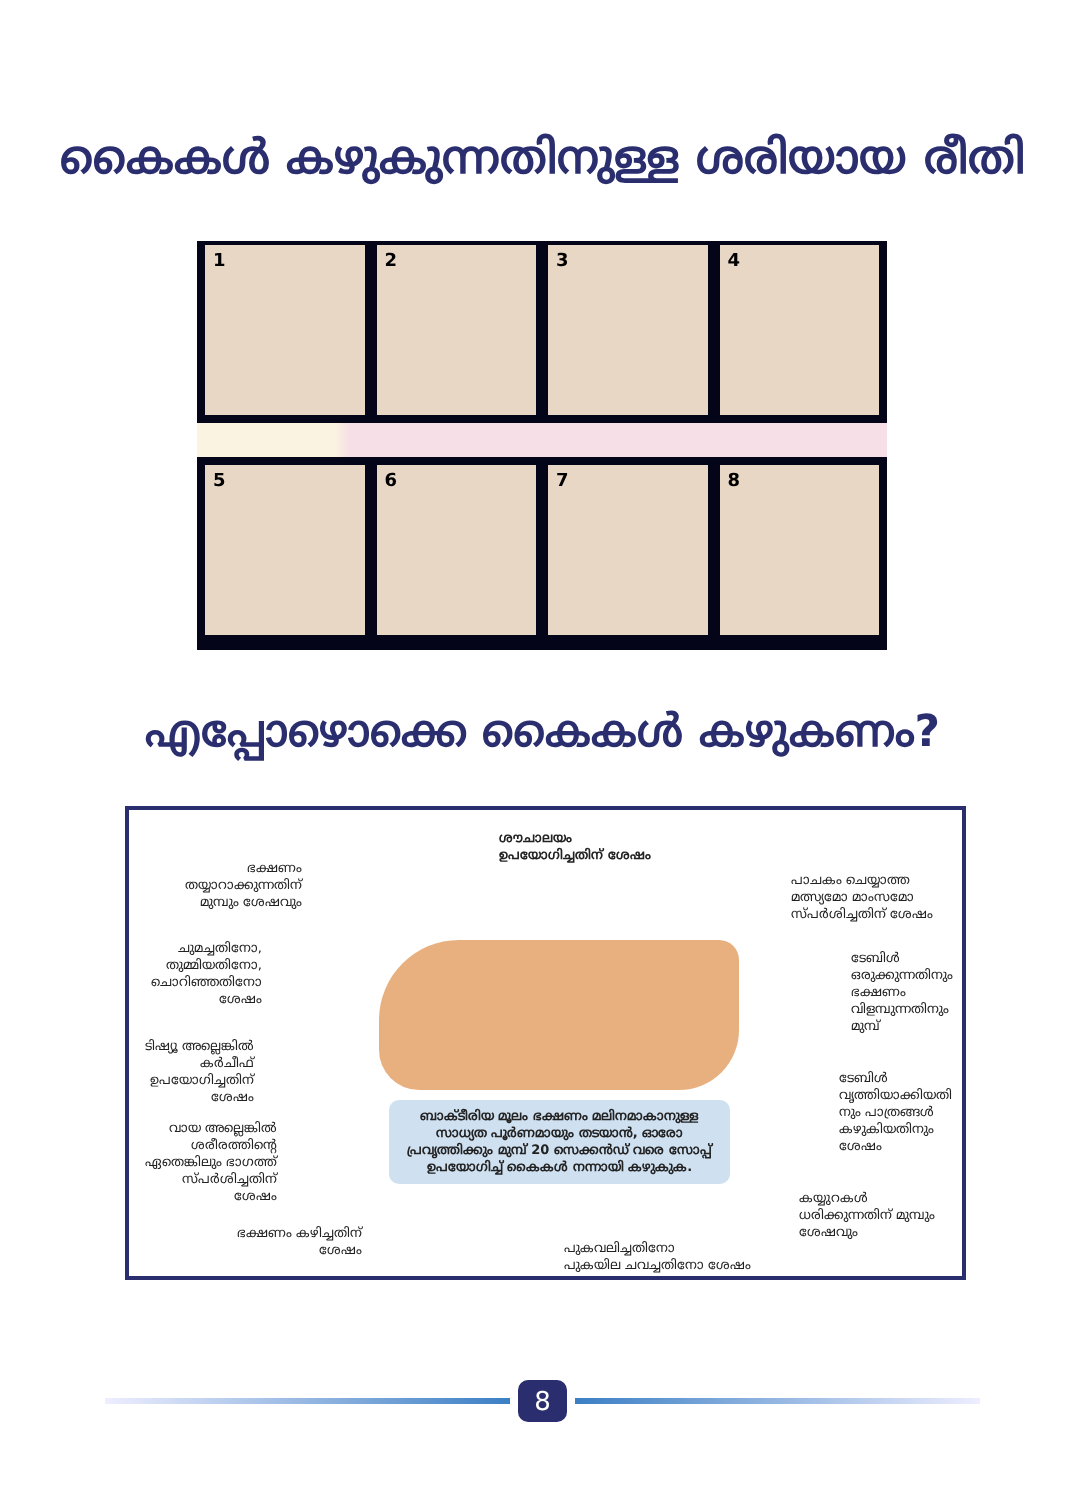കൈകൾ കഴുകുന്നതിനുള്ള ശരിയായ രീതി
1 2 3 4
5 6 7 8
എപ്പോഴൊക്കെ കൈകൾ കഴുകണം?
ശൗചാലയം
ഉപയോഗിച്ചതിന് ശേഷം
ഭക്ഷണം
തയ്യാറാക്കുന്നതിന്
മുമ്പും ശേഷവും
പാചകം ചെയ്യാത്ത
മത്സ്യമോ മാംസമോ
സ്പർശിച്ചതിന് ശേഷം
ചുമച്ചതിനോ,
തുമ്മിയതിനോ,
ചൊറിഞ്ഞതിനോ
ശേഷം
ടേബിൾ
ഒരുക്കുന്നതിനും
ഭക്ഷണം
വിളമ്പുന്നതിനും
മുമ്പ്
ടിഷ്യൂ അല്ലെങ്കിൽ
കർചീഫ്
ഉപയോഗിച്ചതിന്
ശേഷം
ടേബിൾ
വൃത്തിയാക്കിയതി
നും പാത്രങ്ങൾ
കഴുകിയതിനും
ശേഷം
ബാക്ടീരിയ മൂലം ഭക്ഷണം മലിനമാകാനുള്ള സാധ്യത പൂർണമായും തടയാൻ, ഓരോ പ്രവൃത്തിക്കും മുമ്പ് 20 സെക്കൻഡ് വരെ സോപ്പ് ഉപയോഗിച്ച് കൈകൾ നന്നായി കഴുകുക.
വായ അല്ലെങ്കിൽ
ശരീരത്തിന്റെ
ഏതെങ്കിലും ഭാഗത്ത്
സ്പർശിച്ചതിന്
ശേഷം
കയ്യുറകൾ
ധരിക്കുന്നതിന് മുമ്പും
ശേഷവും
ഭക്ഷണം കഴിച്ചതിന്
ശേഷം
പുകവലിച്ചതിനോ
പുകയില ചവച്ചതിനോ ശേഷം
8